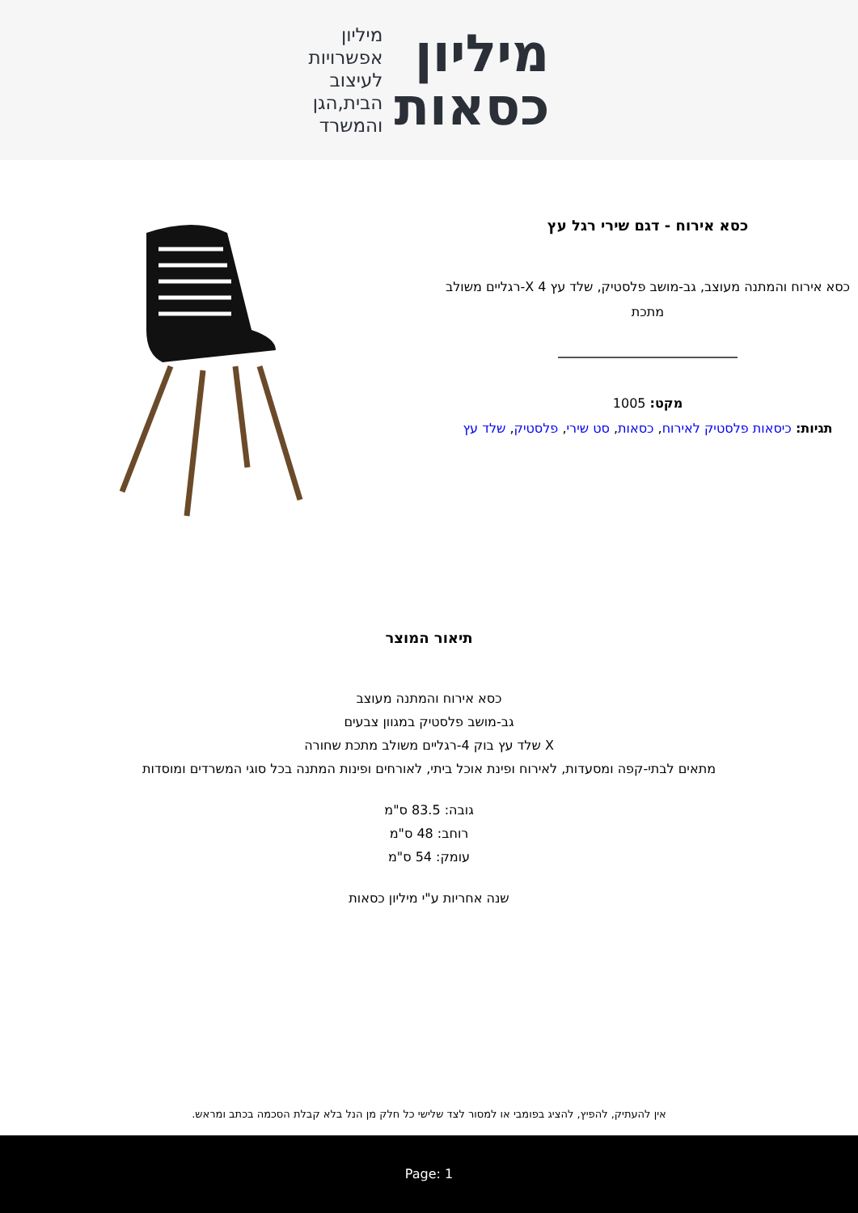מיליון
כסאות
מיליון
אפשרויות
לעיצוב
הבית,הגן
והמשרד
כסא אירוח - דגם שירי רגל עץ
כסא אירוח והמתנה מעוצב, גב-מושב פלסטיק, שלד עץ X 4-רגליים משולב מתכת
מקט: 1005
תגיות: כיסאות פלסטיק לאירוח, כסאות, סט שירי, פלסטיק, שלד עץ
תיאור המוצר
כסא אירוח והמתנה מעוצב
גב-מושב פלסטיק במגוון צבעים
X שלד עץ בוק 4-רגליים משולב מתכת שחורה
מתאים לבתי-קפה ומסעדות, לאירוח ופינת אוכל ביתי, לאורחים ופינות המתנה בכל סוגי המשרדים ומוסדות
גובה: 83.5 ס"מ
רוחב: 48 ס"מ
עומק: 54 ס"מ
שנה אחריות ע"י מיליון כסאות
אין להעתיק, להפיץ, להציג בפומבי או למסור לצד שלישי כל חלק מן הנל בלא קבלת הסכמה בכתב ומראש.
Page: 1